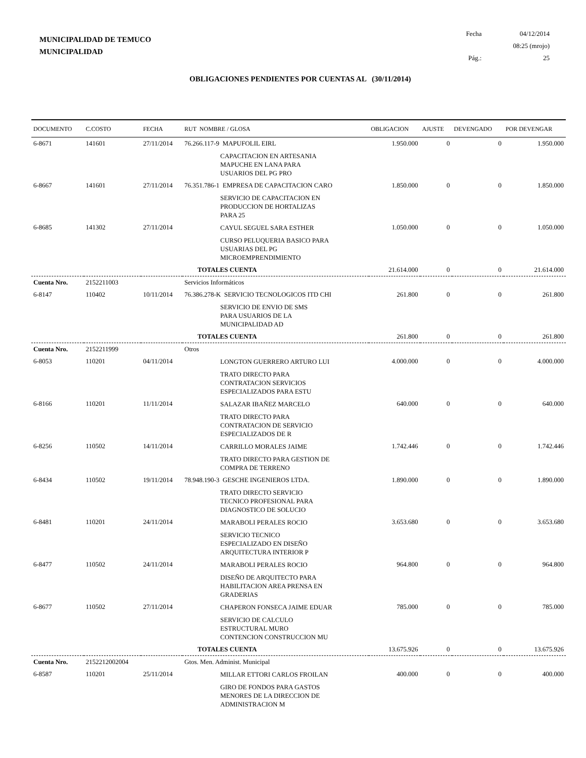MUNICIPALIDAD DE TEMUCO
MUNICIPALIDAD
| Fecha | 04/12/2014 |
| | 08:25 (mrojo) |
| Pág.: | 25 |
OBLIGACIONES PENDIENTES POR CUENTAS AL (30/11/2014)
| DOCUMENTO | C.COSTO | FECHA | RUT NOMBRE / GLOSA | OBLIGACION | AJUSTE | DEVENGADO | POR DEVENGAR |
| --- | --- | --- | --- | --- | --- | --- | --- |
| 6-8671 | 141601 | 27/11/2014 | 76.266.117-9 MAPUFOLIL EIRL | 1.950.000 | 0 | 0 | 1.950.000 |
| | | | CAPACITACION EN ARTESANIA MAPUCHE EN LANA PARA USUARIOS DEL PG PRO | | | | |
| 6-8667 | 141601 | 27/11/2014 | 76.351.786-1 EMPRESA DE CAPACITACION CARO | 1.850.000 | 0 | 0 | 1.850.000 |
| | | | SERVICIO DE CAPACITACION EN PRODUCCION DE HORTALIZAS PARA 25 | | | | |
| 6-8685 | 141302 | 27/11/2014 | CAYUL SEGUEL SARA ESTHER | 1.050.000 | 0 | 0 | 1.050.000 |
| | | | CURSO PELUQUERIA BASICO PARA USUARIAS DEL PG MICROEMPRENDIMIENTO | | | | |
| | | | TOTALES CUENTA | 21.614.000 | 0 | 0 | 21.614.000 |
| Cuenta Nro. | 2152211003 | | Servicios Informáticos | | | | |
| 6-8147 | 110402 | 10/11/2014 | 76.386.278-K SERVICIO TECNOLOGICOS ITD CHI | 261.800 | 0 | 0 | 261.800 |
| | | | SERVICIO DE ENVIO DE SMS PARA USUARIOS DE LA MUNICIPALIDAD AD | | | | |
| | | | TOTALES CUENTA | 261.800 | 0 | 0 | 261.800 |
| Cuenta Nro. | 2152211999 | | Otros | | | | |
| 6-8053 | 110201 | 04/11/2014 | LONGTON GUERRERO ARTURO LUI | 4.000.000 | 0 | 0 | 4.000.000 |
| | | | TRATO DIRECTO PARA CONTRATACION SERVICIOS ESPECIALIZADOS PARA ESTU | | | | |
| 6-8166 | 110201 | 11/11/2014 | SALAZAR IBAÑEZ MARCELO | 640.000 | 0 | 0 | 640.000 |
| | | | TRATO DIRECTO PARA CONTRATACION DE SERVICIO ESPECIALIZADOS DE R | | | | |
| 6-8256 | 110502 | 14/11/2014 | CARRILLO MORALES JAIME | 1.742.446 | 0 | 0 | 1.742.446 |
| | | | TRATO DIRECTO PARA GESTION DE COMPRA DE TERRENO | | | | |
| 6-8434 | 110502 | 19/11/2014 | 78.948.190-3 GESCHE INGENIEROS LTDA. | 1.890.000 | 0 | 0 | 1.890.000 |
| | | | TRATO DIRECTO SERVICIO TECNICO PROFESIONAL PARA DIAGNOSTICO DE SOLUCIO | | | | |
| 6-8481 | 110201 | 24/11/2014 | MARABOLI PERALES ROCIO | 3.653.680 | 0 | 0 | 3.653.680 |
| | | | SERVICIO TECNICO ESPECIALIZADO EN DISEÑO ARQUITECTURA INTERIOR P | | | | |
| 6-8477 | 110502 | 24/11/2014 | MARABOLI PERALES ROCIO | 964.800 | 0 | 0 | 964.800 |
| | | | DISEÑO DE ARQUITECTO PARA HABILITACION AREA PRENSA EN GRADERIAS | | | | |
| 6-8677 | 110502 | 27/11/2014 | CHAPERON FONSECA JAIME EDUAR | 785.000 | 0 | 0 | 785.000 |
| | | | SERVICIO DE CALCULO ESTRUCTURAL MURO CONTENCION CONSTRUCCION MU | | | | |
| | | | TOTALES CUENTA | 13.675.926 | 0 | 0 | 13.675.926 |
| Cuenta Nro. | 2152212002004 | | Gtos. Men. Administ. Municipal | | | | |
| 6-8587 | 110201 | 25/11/2014 | MILLAR ETTORI CARLOS FROILAN | 400.000 | 0 | 0 | 400.000 |
| | | | GIRO DE FONDOS PARA GASTOS MENORES DE LA DIRECCION DE ADMINISTRACION M | | | | |